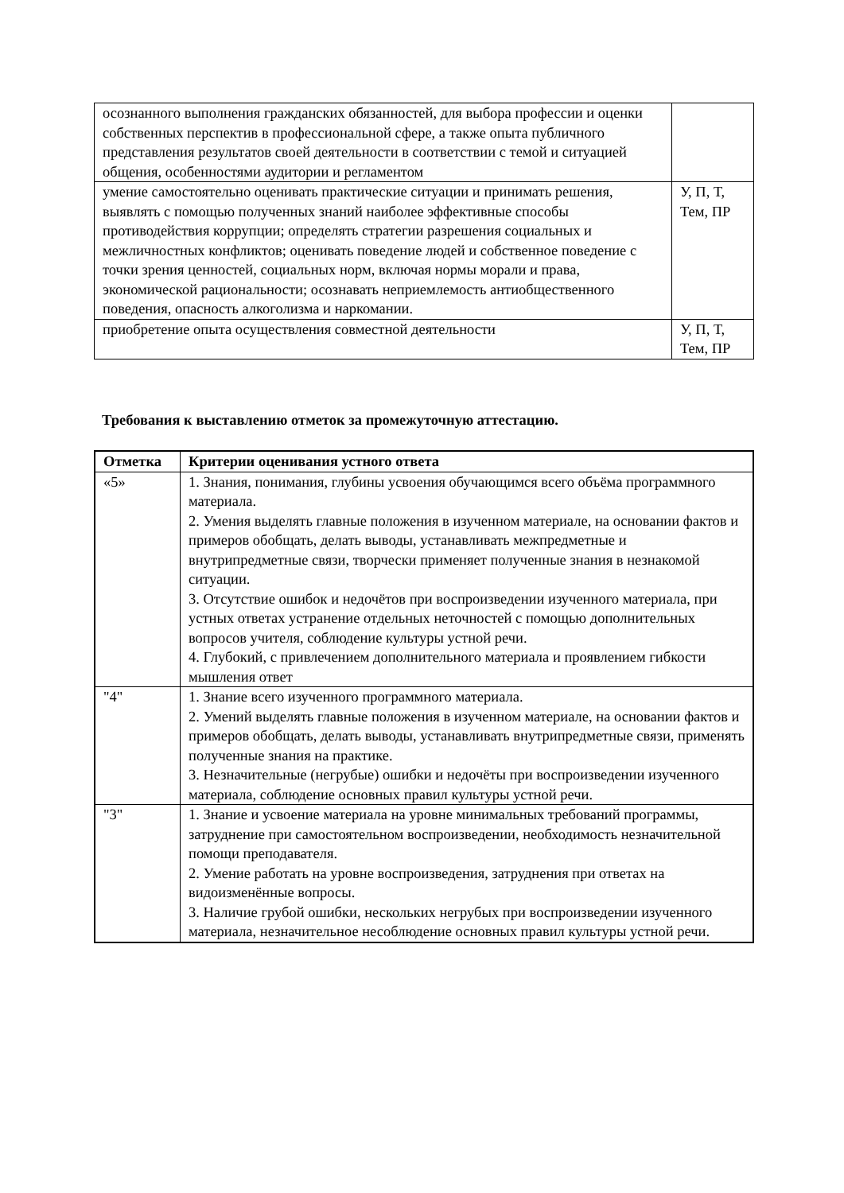| осознанного выполнения гражданских обязанностей, для выбора профессии и оценки собственных перспектив в профессиональной сфере, а также опыта публичного представления результатов своей деятельности в соответствии с темой и ситуацией общения, особенностями аудитории и регламентом | |
| умение самостоятельно оценивать практические ситуации и принимать решения, выявлять с помощью полученных знаний наиболее эффективные способы противодействия коррупции; определять стратегии разрешения социальных и межличностных конфликтов; оценивать поведение людей и собственное поведение с точки зрения ценностей, социальных норм, включая нормы морали и права, экономической рациональности; осознавать неприемлемость антиобщественного поведения, опасность алкоголизма и наркомании. | У, П, Т, Тем, ПР |
| приобретение опыта осуществления совместной деятельности | У, П, Т, Тем, ПР |
Требования к выставлению отметок за промежуточную аттестацию.
| Отметка | Критерии оценивания устного ответа |
| --- | --- |
| «5» | 1. Знания, понимания, глубины усвоения обучающимся всего объёма программного материала. 2. Умения выделять главные положения в изученном материале, на основании фактов и примеров обобщать, делать выводы, устанавливать межпредметные и внутрипредметные связи, творчески применяет полученные знания в незнакомой ситуации. 3. Отсутствие ошибок и недочётов при воспроизведении изученного материала, при устных ответах устранение отдельных неточностей с помощью дополнительных вопросов учителя, соблюдение культуры устной речи. 4. Глубокий, с привлечением дополнительного материала и проявлением гибкости мышления ответ |
| "4" | 1. Знание всего изученного программного материала. 2. Умений выделять главные положения в изученном материале, на основании фактов и примеров обобщать, делать выводы, устанавливать внутрипредметные связи, применять полученные знания на практике. 3. Незначительные (негрубые) ошибки и недочёты при воспроизведении изученного материала, соблюдение основных правил культуры устной речи. |
| "3" | 1. Знание и усвоение материала на уровне минимальных требований программы, затруднение при самостоятельном воспроизведении, необходимость незначительной помощи преподавателя. 2. Умение работать на уровне воспроизведения, затруднения при ответах на видоизменённые вопросы. 3. Наличие грубой ошибки, нескольких негрубых при воспроизведении изученного материала, незначительное несоблюдение основных правил культуры устной речи. |